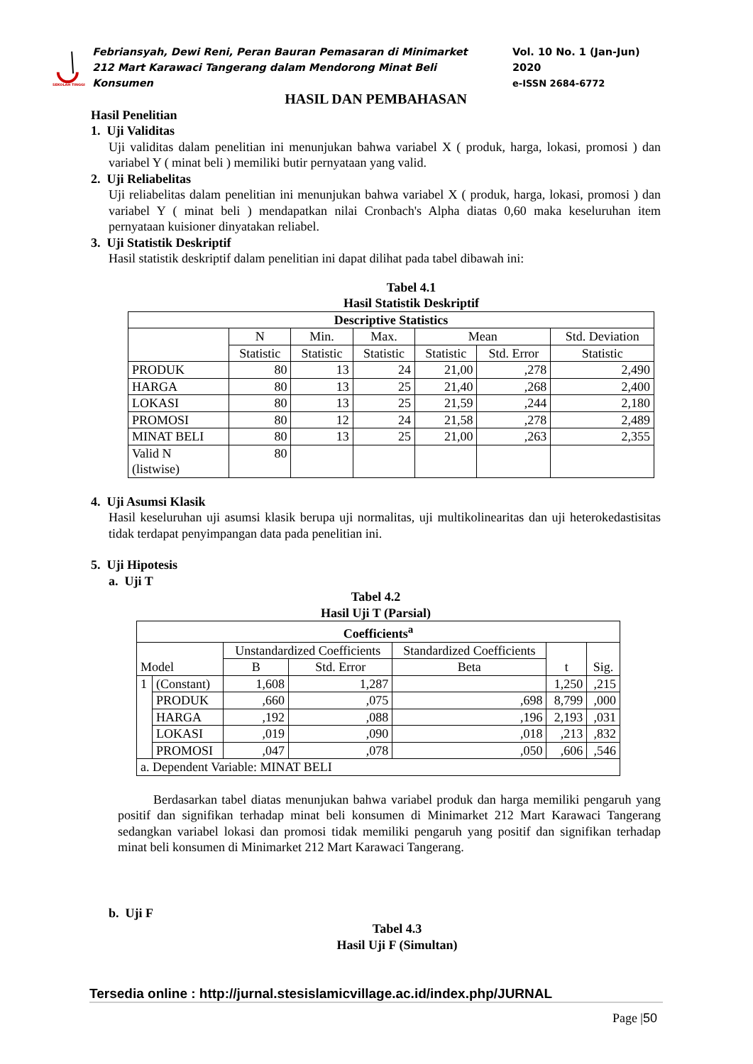SEKOLAH TINGGI
Febriansyah, Dewi Reni, Peran Bauran Pemasaran di Minimarket 212 Mart Karawaci Tangerang dalam Mendorong Minat Beli Konsumen
Vol. 10 No. 1 (Jan-Jun) 2020
e-ISSN 2684-6772
HASIL DAN PEMBAHASAN
Hasil Penelitian
1. Uji Validitas
Uji validitas dalam penelitian ini menunjukan bahwa variabel X ( produk, harga, lokasi, promosi ) dan variabel Y ( minat beli ) memiliki butir pernyataan yang valid.
2. Uji Reliabelitas
Uji reliabelitas dalam penelitian ini menunjukan bahwa variabel X ( produk, harga, lokasi, promosi ) dan variabel Y ( minat beli ) mendapatkan nilai Cronbach's Alpha diatas 0,60 maka keseluruhan item pernyataan kuisioner dinyatakan reliabel.
3. Uji Statistik Deskriptif
Hasil statistik deskriptif dalam penelitian ini dapat dilihat pada tabel dibawah ini:
Tabel 4.1
Hasil Statistik Deskriptif
| Descriptive Statistics | | | | | | |
| --- | --- | --- | --- | --- | --- | --- |
| | N | Min. | Max. | Mean | | Std. Deviation |
| | Statistic | Statistic | Statistic | Statistic | Std. Error | Statistic |
| PRODUK | 80 | 13 | 24 | 21,00 | ,278 | 2,490 |
| HARGA | 80 | 13 | 25 | 21,40 | ,268 | 2,400 |
| LOKASI | 80 | 13 | 25 | 21,59 | ,244 | 2,180 |
| PROMOSI | 80 | 12 | 24 | 21,58 | ,278 | 2,489 |
| MINAT BELI | 80 | 13 | 25 | 21,00 | ,263 | 2,355 |
| Valid N (listwise) | 80 | | | | | |
4. Uji Asumsi Klasik
Hasil keseluruhan uji asumsi klasik berupa uji normalitas, uji multikolinearitas dan uji heterokedastisitas tidak terdapat penyimpangan data pada penelitian ini.
5. Uji Hipotesis
a. Uji T
Tabel 4.2
Hasil Uji T (Parsial)
| Coefficients<sup>a</sup> | | | | | | |
| --- | --- | --- | --- | --- | --- | --- |
| Model | | Unstandardized Coefficients | | Standardized Coefficients | t | Sig. |
| | | B | Std. Error | Beta | | |
| 1 | (Constant) | 1,608 | 1,287 | | 1,250 | ,215 |
| | PRODUK | ,660 | ,075 | ,698 | 8,799 | ,000 |
| | HARGA | ,192 | ,088 | ,196 | 2,193 | ,031 |
| | LOKASI | ,019 | ,090 | ,018 | ,213 | ,832 |
| | PROMOSI | ,047 | ,078 | ,050 | ,606 | ,546 |
| a. Dependent Variable: MINAT BELI | | | | | | |
Berdasarkan tabel diatas menunjukan bahwa variabel produk dan harga memiliki pengaruh yang positif dan signifikan terhadap minat beli konsumen di Minimarket 212 Mart Karawaci Tangerang sedangkan variabel lokasi dan promosi tidak memiliki pengaruh yang positif dan signifikan terhadap minat beli konsumen di Minimarket 212 Mart Karawaci Tangerang.
b. Uji F
Tabel 4.3
Hasil Uji F (Simultan)
Tersedia online : http://jurnal.stesislamicvillage.ac.id/index.php/JURNAL
Page |50